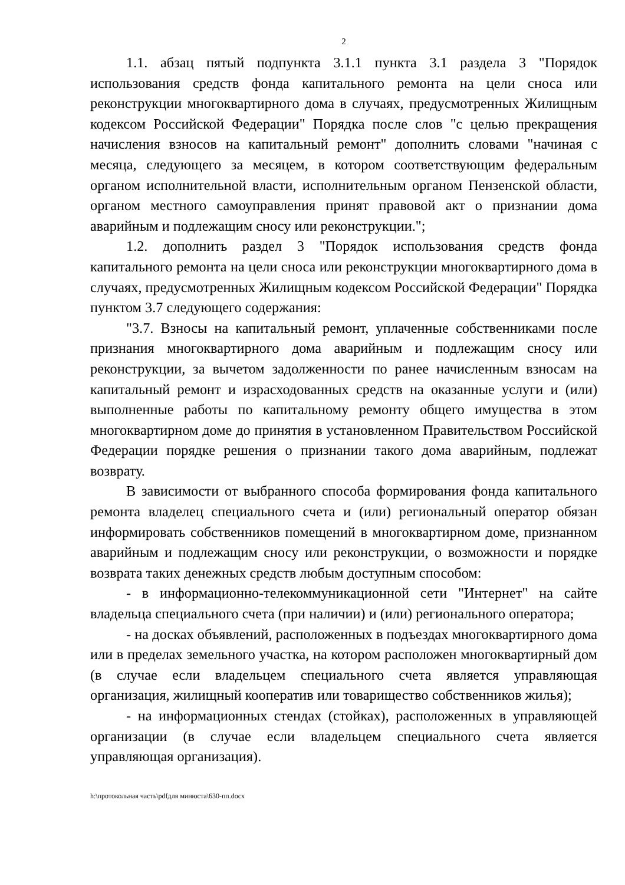2
1.1. абзац пятый подпункта 3.1.1 пункта 3.1 раздела 3 "Порядок использования средств фонда капитального ремонта на цели сноса или реконструкции многоквартирного дома в случаях, предусмотренных Жилищным кодексом Российской Федерации" Порядка после слов "с целью прекращения начисления взносов на капитальный ремонт" дополнить словами "начиная с месяца, следующего за месяцем, в котором соответствующим федеральным органом исполнительной власти, исполнительным органом Пензенской области, органом местного самоуправления принят правовой акт о признании дома аварийным и подлежащим сносу или реконструкции.";
1.2. дополнить раздел 3 "Порядок использования средств фонда капитального ремонта на цели сноса или реконструкции многоквартирного дома в случаях, предусмотренных Жилищным кодексом Российской Федерации" Порядка пунктом 3.7 следующего содержания:
"3.7. Взносы на капитальный ремонт, уплаченные собственниками после признания многоквартирного дома аварийным и подлежащим сносу или реконструкции, за вычетом задолженности по ранее начисленным взносам на капитальный ремонт и израсходованных средств на оказанные услуги и (или) выполненные работы по капитальному ремонту общего имущества в этом многоквартирном доме до принятия в установленном Правительством Российской Федерации порядке решения о признании такого дома аварийным, подлежат возврату.
В зависимости от выбранного способа формирования фонда капитального ремонта владелец специального счета и (или) региональный оператор обязан информировать собственников помещений в многоквартирном доме, признанном аварийным и подлежащим сносу или реконструкции, о возможности и порядке возврата таких денежных средств любым доступным способом:
- в информационно-телекоммуникационной сети "Интернет" на сайте владельца специального счета (при наличии) и (или) регионального оператора;
- на досках объявлений, расположенных в подъездах многоквартирного дома или в пределах земельного участка, на котором расположен многоквартирный дом (в случае если владельцем специального счета является управляющая организация, жилищный кооператив или товарищество собственников жилья);
- на информационных стендах (стойках), расположенных в управляющей организации (в случае если владельцем специального счета является управляющая организация).
h:\протокольная часть\pdfдля минюста\630-пп.docx